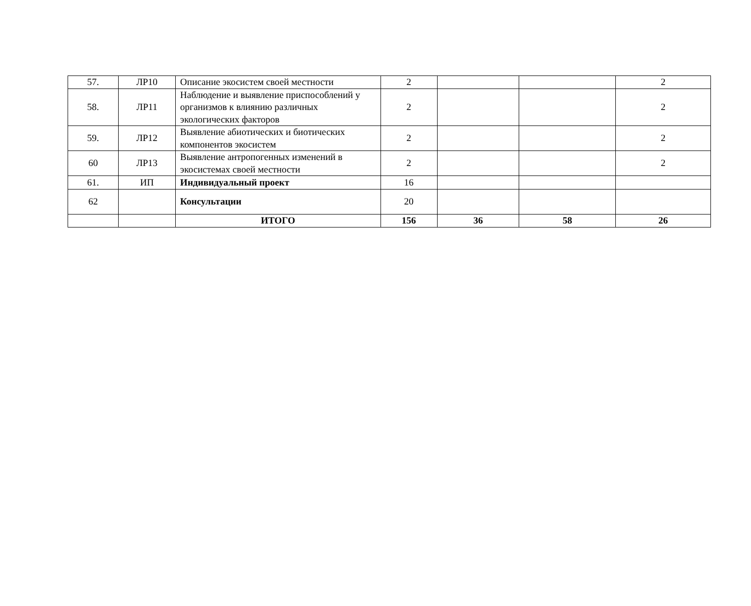| 57. | ЛР10 | Описание экосистем своей местности | 2 | | | 2 |
| 58. | ЛР11 | Наблюдение и выявление приспособлений у организмов к влиянию различных экологических факторов | 2 | | | 2 |
| 59. | ЛР12 | Выявление абиотических и биотических компонентов экосистем | 2 | | | 2 |
| 60 | ЛР13 | Выявление антропогенных изменений в экосистемах своей местности | 2 | | | 2 |
| 61. | ИП | Индивидуальный проект | 16 | | | |
| 62 | | Консультации | 20 | | | |
| | | ИТОГО | 156 | 36 | 58 | 26 |